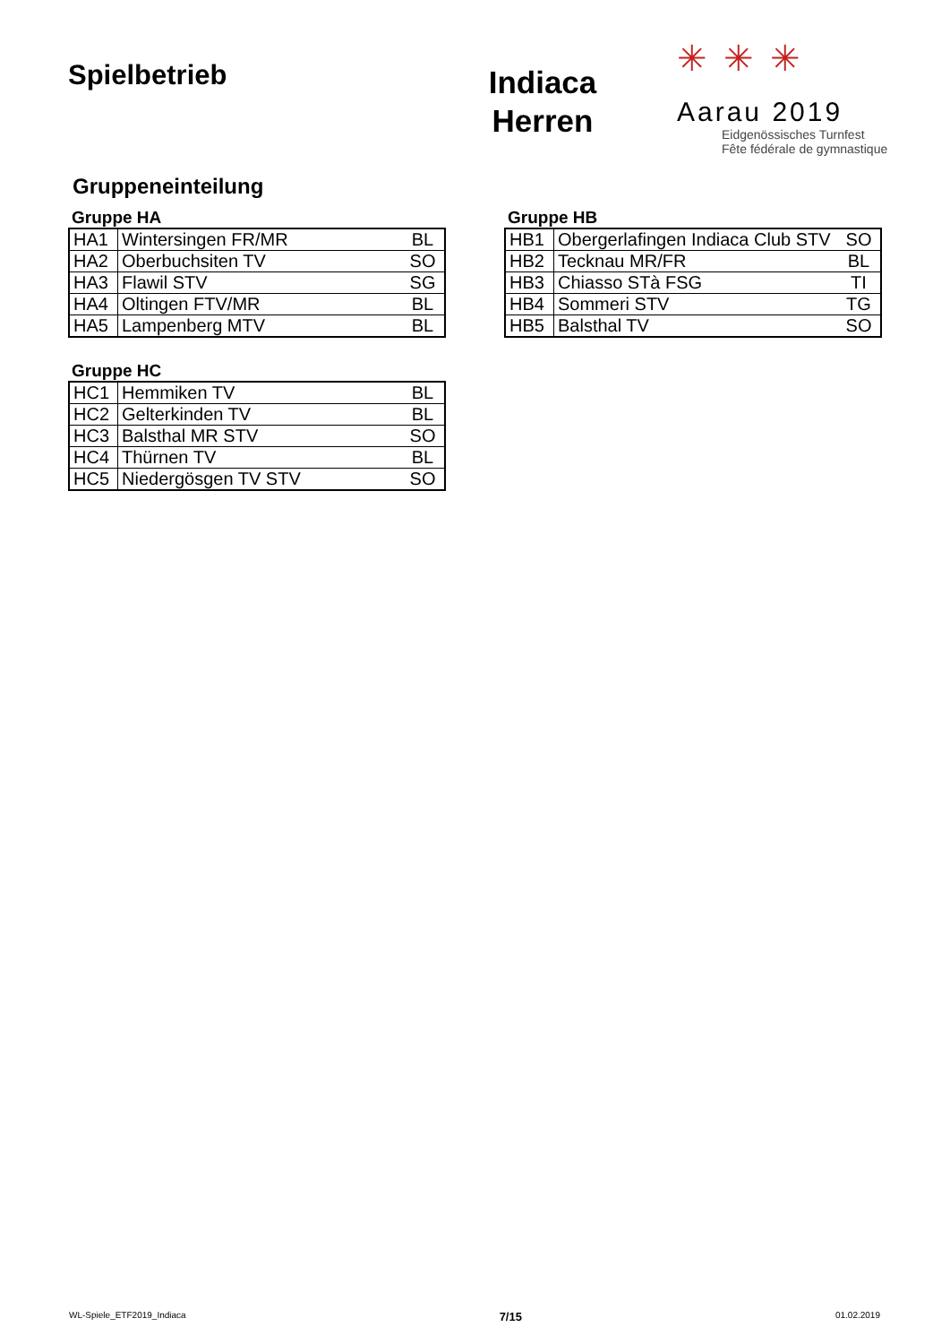Spielbetrieb
Indiaca
Herren
✳✳✳
Aarau 2019
Eidgenössisches Turnfest
Fête fédérale de gymnastique
Gruppeneinteilung
Gruppe HA
| HA1 | Wintersingen FR/MR | BL |
| HA2 | Oberbuchsiten TV | SO |
| HA3 | Flawil STV | SG |
| HA4 | Oltingen FTV/MR | BL |
| HA5 | Lampenberg MTV | BL |
Gruppe HB
| HB1 | Obergerlafingen Indiaca Club STV | SO |
| HB2 | Tecknau MR/FR | BL |
| HB3 | Chiasso STà FSG | TI |
| HB4 | Sommeri STV | TG |
| HB5 | Balsthal TV | SO |
Gruppe HC
| HC1 | Hemmiken TV | BL |
| HC2 | Gelterkinden TV | BL |
| HC3 | Balsthal MR STV | SO |
| HC4 | Thürnen TV | BL |
| HC5 | Niedergösgen TV STV | SO |
WL-Spiele_ETF2019_Indiaca 7/15 01.02.2019